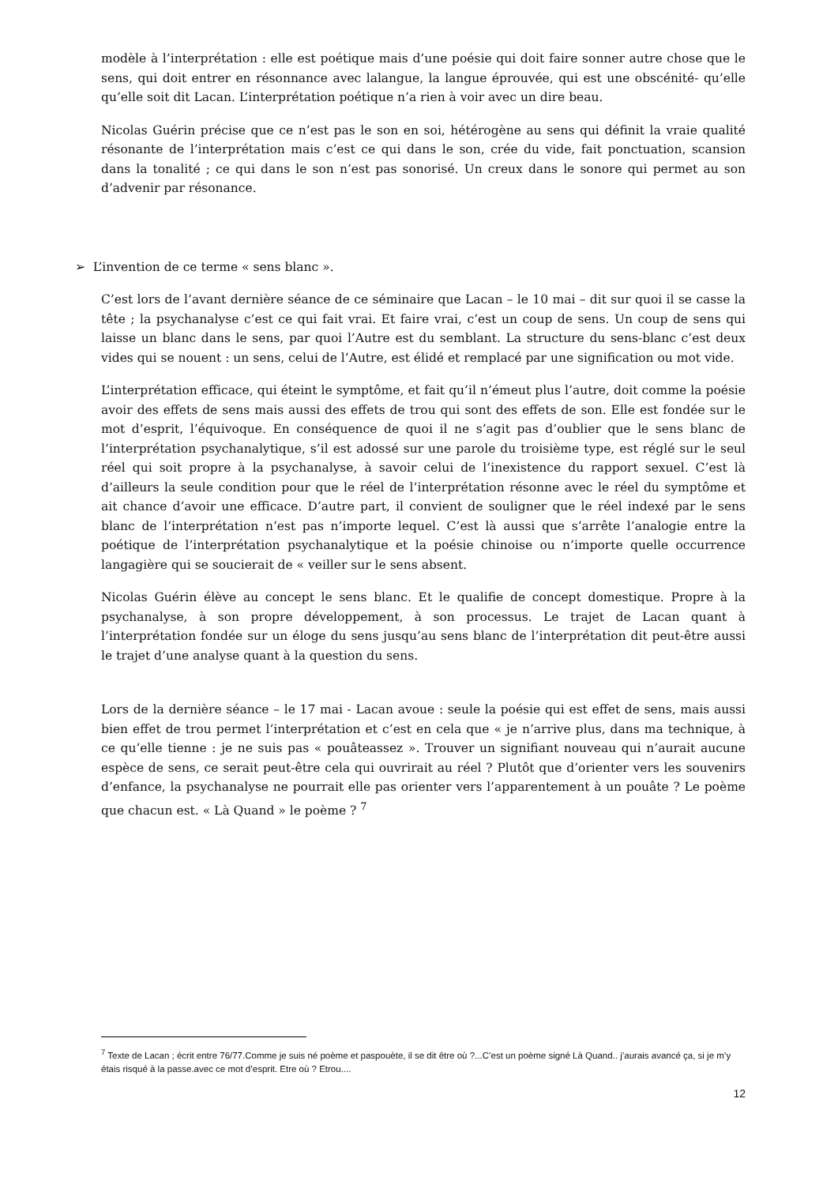modèle à l’interprétation : elle est poétique mais d’une poésie qui doit faire sonner autre chose que le sens, qui doit entrer en résonnance avec lalangue, la langue éprouvée, qui est une obscénité- qu’elle qu’elle soit dit Lacan. L’interprétation poétique n’a rien à voir avec un dire beau.
Nicolas Guérin précise que ce n’est pas le son en soi, hétérogène au sens qui définit la vraie qualité résonante de l’interprétation mais c’est ce qui dans le son, crée du vide, fait ponctuation, scansion dans la tonalité ; ce qui dans le son n’est pas sonorisé. Un creux dans le sonore qui permet au son d’advenir par résonance.
➢ L’invention de ce terme « sens blanc ».
C’est lors de l’avant dernière séance de ce séminaire que Lacan – le 10 mai – dit sur quoi il se casse la tête ; la psychanalyse c’est ce qui fait vrai. Et faire vrai, c’est un coup de sens. Un coup de sens qui laisse un blanc dans le sens, par quoi l’Autre est du semblant. La structure du sens-blanc c’est deux vides qui se nouent : un sens, celui de l’Autre, est élidé et remplacé par une signification ou mot vide.
L’interprétation efficace, qui éteint le symptôme, et fait qu’il n’émeut plus l’autre, doit comme la poésie avoir des effets de sens mais aussi des effets de trou qui sont des effets de son. Elle est fondée sur le mot d’esprit, l’équivoque. En conséquence de quoi il ne s’agit pas d’oublier que le sens blanc de l’interprétation psychanalytique, s’il est adossé sur une parole du troisième type, est réglé sur le seul réel qui soit propre à la psychanalyse, à savoir celui de l’inexistence du rapport sexuel. C’est là d’ailleurs la seule condition pour que le réel de l’interprétation résonne avec le réel du symptôme et ait chance d’avoir une efficace. D’autre part, il convient de souligner que le réel indexé par le sens blanc de l’interprétation n’est pas n’importe lequel. C’est là aussi que s’arrête l’analogie entre la poétique de l’interprétation psychanalytique et la poésie chinoise ou n’importe quelle occurrence langagière qui se soucierait de « veiller sur le sens absent.
Nicolas Guérin élève au concept le sens blanc. Et le qualifie de concept domestique. Propre à la psychanalyse, à son propre développement, à son processus. Le trajet de Lacan quant à l’interprétation fondée sur un éloge du sens jusqu’au sens blanc de l’interprétation dit peut-être aussi le trajet d’une analyse quant à la question du sens.
Lors de la dernière séance – le 17 mai - Lacan avoue : seule la poésie qui est effet de sens, mais aussi bien effet de trou permet l’interprétation et c’est en cela que « je n’arrive plus, dans ma technique, à ce qu’elle tienne : je ne suis pas « pouâteassez ». Trouver un signifiant nouveau qui n’aurait aucune espèce de sens, ce serait peut-être cela qui ouvrirait au réel ? Plutôt que d’orienter vers les souvenirs d’enfance, la psychanalyse ne pourrait elle pas orienter vers l’apparentement à un pouâte ? Le poème que chacun est. « Là Quand » le poème ? <sup>7</sup>
<sup>7</sup> Texte de Lacan ; écrit entre 76/77.Comme je suis né poème et paspouète, il se dit être où ?...C’est un poème signé Là Quand.. j’aurais avancé ça, si je m’y étais risqué à la passe.avec ce mot d’esprit. Etre où ? Etrou....
12